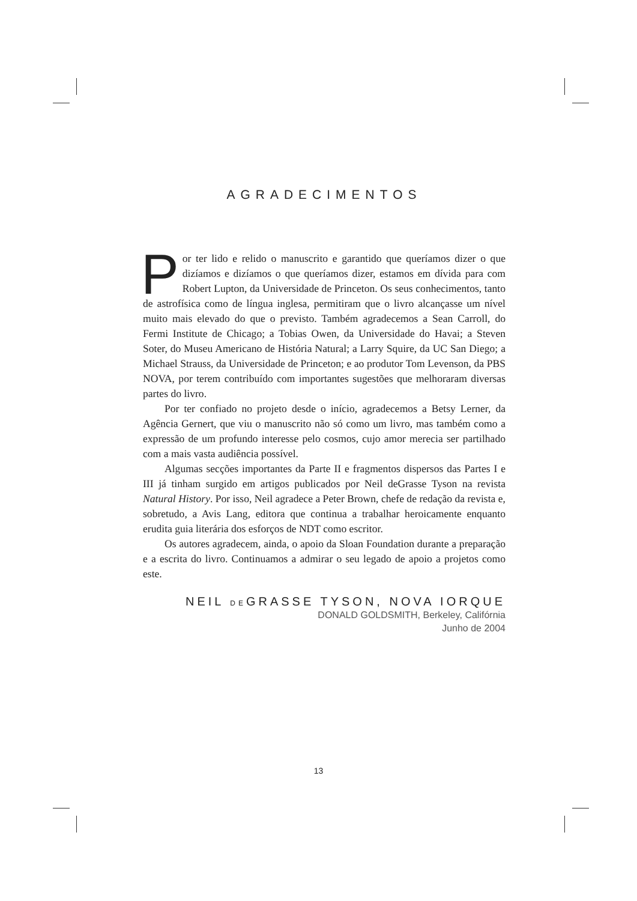AGRADECIMENTOS
Por ter lido e relido o manuscrito e garantido que queríamos dizer o que dizíamos e dizíamos o que queríamos dizer, estamos em dívida para com Robert Lupton, da Universidade de Princeton. Os seus co­nhecimentos, tanto de astrofísica como de língua inglesa, permitiram que o livro alcançasse um nível muito mais elevado do que o previsto. Também agradecemos a Sean Carroll, do Fermi Institute de Chicago; a Tobias Owen, da Universidade do Havai; a Steven Soter, do Museu Americano de História Natural; a Larry Squire, da UC San Diego; a Michael Strauss, da Universidade de Princeton; e ao produtor Tom Levenson, da PBS NOVA, por terem contri­buído com importantes sugestões que melhoraram diversas partes do livro.
Por ter confiado no projeto desde o início, agradecemos a Betsy Lerner, da Agência Gernert, que viu o manuscrito não só como um livro, mas tam­bém como a expressão de um profundo interesse pelo cosmos, cujo amor me­recia ser partilhado com a mais vasta audiência possível.
Algumas secções importantes da Parte II e fragmentos dispersos das Partes I e III já tinham surgido em artigos publicados por Neil deGrasse Tyson na revista Natural History. Por isso, Neil agradece a Peter Brown, chefe de redação da revista e, sobretudo, a Avis Lang, editora que continua a traba­lhar heroicamente enquanto erudita guia literária dos esforços de NDT como escritor.
Os autores agradecem, ainda, o apoio da Sloan Foundation durante a pre­paração e a escrita do livro. Continuamos a admirar o seu legado de apoio a projetos como este.
NEIL DEGRASSE TYSON, NOVA IORQUE
DONALD GOLDSMITH, Berkeley, Califórnia
Junho de 2004
13